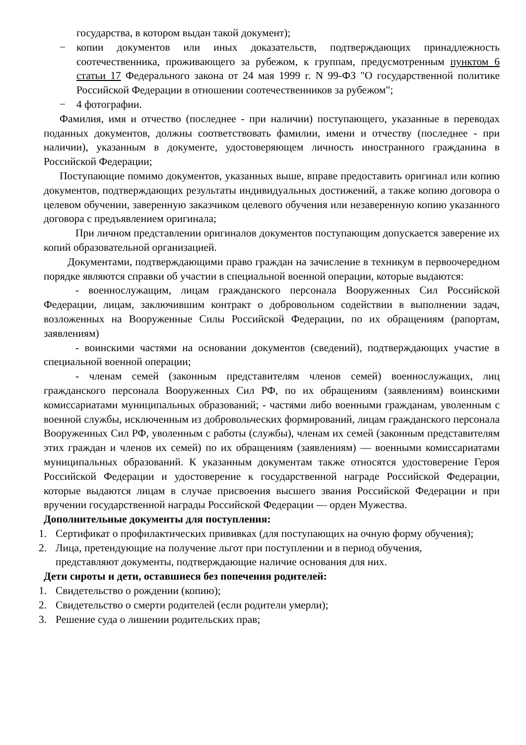государства, в котором выдан такой документ);
− копии документов или иных доказательств, подтверждающих принадлежность соотечественника, проживающего за рубежом, к группам, предусмотренным пунктом 6 статьи 17 Федерального закона от 24 мая 1999 г. N 99-ФЗ "О государственной политике Российской Федерации в отношении соотечественников за рубежом";
− 4 фотографии.
Фамилия, имя и отчество (последнее - при наличии) поступающего, указанные в переводах поданных документов, должны соответствовать фамилии, имени и отчеству (последнее - при наличии), указанным в документе, удостоверяющем личность иностранного гражданина в Российской Федерации;
Поступающие помимо документов, указанных выше, вправе предоставить оригинал или копию документов, подтверждающих результаты индивидуальных достижений, а также копию договора о целевом обучении, заверенную заказчиком целевого обучения или незаверенную копию указанного договора с предъявлением оригинала;
При личном представлении оригиналов документов поступающим допускается заверение их копий образовательной организацией.
Документами, подтверждающими право граждан на зачисление в техникум в первоочередном порядке являются справки об участии в специальной военной операции, которые выдаются:
- военнослужащим, лицам гражданского персонала Вооруженных Сил Российской Федерации, лицам, заключившим контракт о добровольном содействии в выполнении задач, возложенных на Вооруженные Силы Российской Федерации, по их обращениям (рапортам, заявлениям)
- воинскими частями на основании документов (сведений), подтверждающих участие в специальной военной операции;
- членам семей (законным представителям членов семей) военнослужащих, лиц гражданского персонала Вооруженных Сил РФ, по их обращениям (заявлениям) воинскими комиссариатами муниципальных образований; - частями либо военными гражданам, уволенным с военной службы, исключенным из добровольческих формирований, лицам гражданского персонала Вооруженных Сил РФ, уволенным с работы (службы), членам их семей (законным представителям этих граждан и членов их семей) по их обращениям (заявлениям) — военными комиссариатами муниципальных образований. К указанным документам также относятся удостоверение Героя Российской Федерации и удостоверение к государственной награде Российской Федерации, которые выдаются лицам в случае присвоения высшего звания Российской Федерации и при вручении государственной награды Российской Федерации — орден Мужества.
Дополнительные документы для поступления:
1. Сертификат о профилактических прививках (для поступающих на очную форму обучения);
2. Лица, претендующие на получение льгот при поступлении и в период обучения, представляют документы, подтверждающие наличие основания для них.
Дети сироты и дети, оставшиеся без попечения родителей:
1. Свидетельство о рождении (копию);
2. Свидетельство о смерти родителей (если родители умерли);
3. Решение суда о лишении родительских прав;